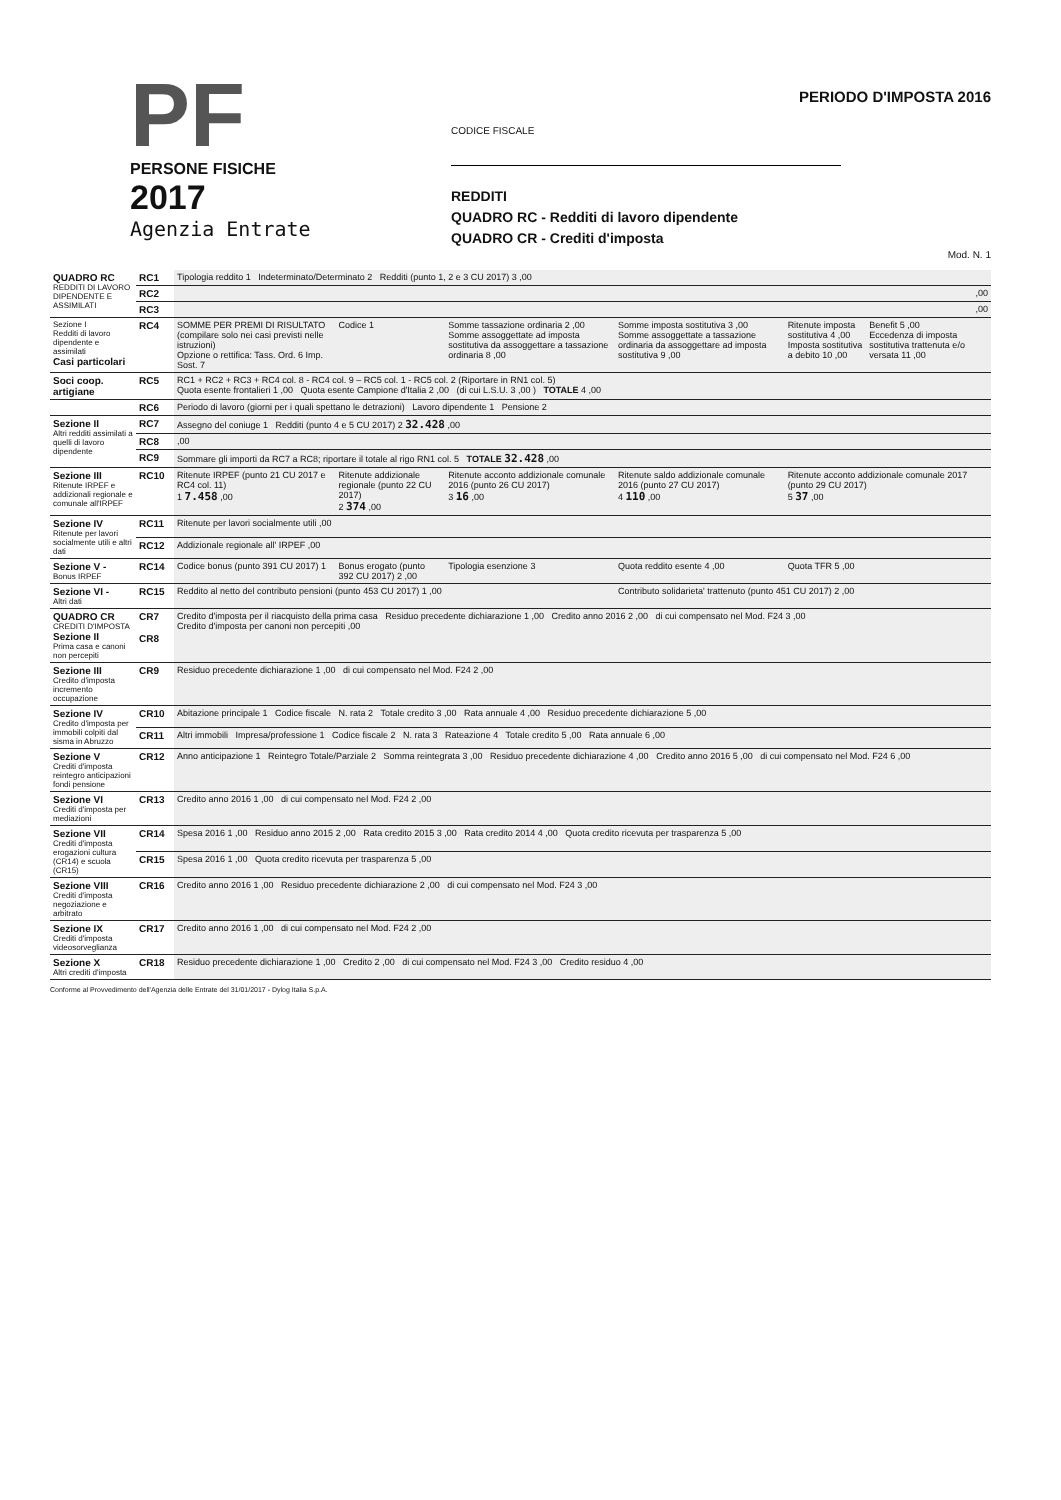PF
PERSONE FISICHE
2017
Agenzia Entrate
PERIODO D'IMPOSTA 2016
CODICE FISCALE
REDDITI
QUADRO RC - Redditi di lavoro dipendente
QUADRO CR - Crediti d'imposta
Mod. N. 1
| QUADRO RC REDDITI DI LAVORO DIPENDENTE E ASSIMILATI | RC1 | Tipologia reddito 1 Indeterminato/Determinato 2 Redditi (punto 1, 2 e 3 CU 2017) 3 ,00 | | | | | |
| | RC2 | ,00 | | | | | |
| | RC3 | ,00 | | | | | |
| Sezione I Redditi di lavoro dipendente e assimilati Casi particolari | RC4 | SOMME PER PREMI DI RISULTATO (compilare solo nei casi previsti nelle istruzioni) Opzione o rettifica: Tass. Ord. 6 Imp. Sost. 7 | Codice 1 | Somme tassazione ordinaria 2 ,00 Somme assoggettate ad imposta sostitutiva da assoggettare a tassazione ordinaria 8 ,00 | Somme imposta sostitutiva 3 ,00 Somme assoggettate a tassazione ordinaria da assoggettare ad imposta sostitutiva 9 ,00 | Ritenute imposta sostitutiva 4 ,00 Imposta sostitutiva a debito 10 ,00 | Benefit 5 ,00 Eccedenza di imposta sostitutiva trattenuta e/o versata 11 ,00 |
| Soci coop. artigiane | RC5 | RC1 + RC2 + RC3 + RC4 col. 8 - RC4 col. 9 – RC5 col. 1 - RC5 col. 2 (Riportare in RN1 col. 5) Quota esente frontalieri 1 ,00 Quota esente Campione d'Italia 2 ,00 (di cui L.S.U. 3 ,00 ) TOTALE 4 ,00 | | | | | |
| | RC6 | Periodo di lavoro (giorni per i quali spettano le detrazioni) Lavoro dipendente 1 Pensione 2 | | | | | |
| Sezione II Altri redditi assimilati a quelli di lavoro dipendente | RC7 | Assegno del coniuge 1 Redditi (punto 4 e 5 CU 2017) 2 32.428 ,00 | | | | | |
| | RC8 | ,00 | | | | | |
| | RC9 | Sommare gli importi da RC7 a RC8; riportare il totale al rigo RN1 col. 5 TOTALE 32.428 ,00 | | | | | |
| Sezione III Ritenute IRPEF e addizionali regionale e comunale all'IRPEF | RC10 | Ritenute IRPEF (punto 21 CU 2017 e RC4 col. 11) 1 7.458 ,00 | Ritenute addizionale regionale (punto 22 CU 2017) 2 374 ,00 | Ritenute acconto addizionale comunale 2016 (punto 26 CU 2017) 3 16 ,00 | Ritenute saldo addizionale comunale 2016 (punto 27 CU 2017) 4 110 ,00 | Ritenute acconto addizionale comunale 2017 (punto 29 CU 2017) 5 37 ,00 | |
| Sezione IV Ritenute per lavori socialmente utili e altri dati | RC11 | Ritenute per lavori socialmente utili ,00 | | | | | |
| | RC12 | Addizionale regionale all' IRPEF ,00 | | | | | |
| Sezione V - Bonus IRPEF | RC14 | Codice bonus (punto 391 CU 2017) 1 | Bonus erogato (punto 392 CU 2017) 2 ,00 | Tipologia esenzione 3 | Quota reddito esente 4 ,00 | Quota TFR 5 ,00 | |
| Sezione VI - Altri dati | RC15 | Reddito al netto del contributo pensioni (punto 453 CU 2017) 1 ,00 | | | Contributo solidarieta' trattenuto (punto 451 CU 2017) 2 ,00 | | |
| QUADRO CR CREDITI D'IMPOSTA Sezione II Prima casa e canoni non percepiti | CR7 CR8 | Credito d'imposta per il riacquisto della prima casa Residuo precedente dichiarazione 1 ,00 Credito anno 2016 2 ,00 di cui compensato nel Mod. F24 3 ,00 Credito d'imposta per canoni non percepiti ,00 | | | | | |
| Sezione III Credito d'imposta incremento occupazione | CR9 | Residuo precedente dichiarazione 1 ,00 di cui compensato nel Mod. F24 2 ,00 | | | | | |
| Sezione IV Credito d'imposta per immobili colpiti dal sisma in Abruzzo | CR10 | Abitazione principale 1 Codice fiscale N. rata 2 Totale credito 3 ,00 Rata annuale 4 ,00 Residuo precedente dichiarazione 5 ,00 | | | | | |
| | CR11 | Altri immobili Impresa/professione 1 Codice fiscale 2 N. rata 3 Rateazione 4 Totale credito 5 ,00 Rata annuale 6 ,00 | | | | | |
| Sezione V Crediti d'imposta reintegro anticipazioni fondi pensione | CR12 | Anno anticipazione 1 Reintegro Totale/Parziale 2 Somma reintegrata 3 ,00 Residuo precedente dichiarazione 4 ,00 Credito anno 2016 5 ,00 di cui compensato nel Mod. F24 6 ,00 | | | | | |
| Sezione VI Crediti d'imposta per mediazioni | CR13 | Credito anno 2016 1 ,00 di cui compensato nel Mod. F24 2 ,00 | | | | | |
| Sezione VII Crediti d'imposta erogazioni cultura (CR14) e scuola (CR15) | CR14 | Spesa 2016 1 ,00 Residuo anno 2015 2 ,00 Rata credito 2015 3 ,00 Rata credito 2014 4 ,00 Quota credito ricevuta per trasparenza 5 ,00 | | | | | |
| | CR15 | Spesa 2016 1 ,00 Quota credito ricevuta per trasparenza 5 ,00 | | | | | |
| Sezione VIII Crediti d'imposta negoziazione e arbitrato | CR16 | Credito anno 2016 1 ,00 Residuo precedente dichiarazione 2 ,00 di cui compensato nel Mod. F24 3 ,00 | | | | | |
| Sezione IX Crediti d'imposta videosorveglianza | CR17 | Credito anno 2016 1 ,00 di cui compensato nel Mod. F24 2 ,00 | | | | | |
| Sezione X Altri crediti d'imposta | CR18 | Residuo precedente dichiarazione 1 ,00 Credito 2 ,00 di cui compensato nel Mod. F24 3 ,00 Credito residuo 4 ,00 | | | | | |
Conforme al Provvedimento dell'Agenzia delle Entrate del 31/01/2017 - Dylog Italia S.p.A.